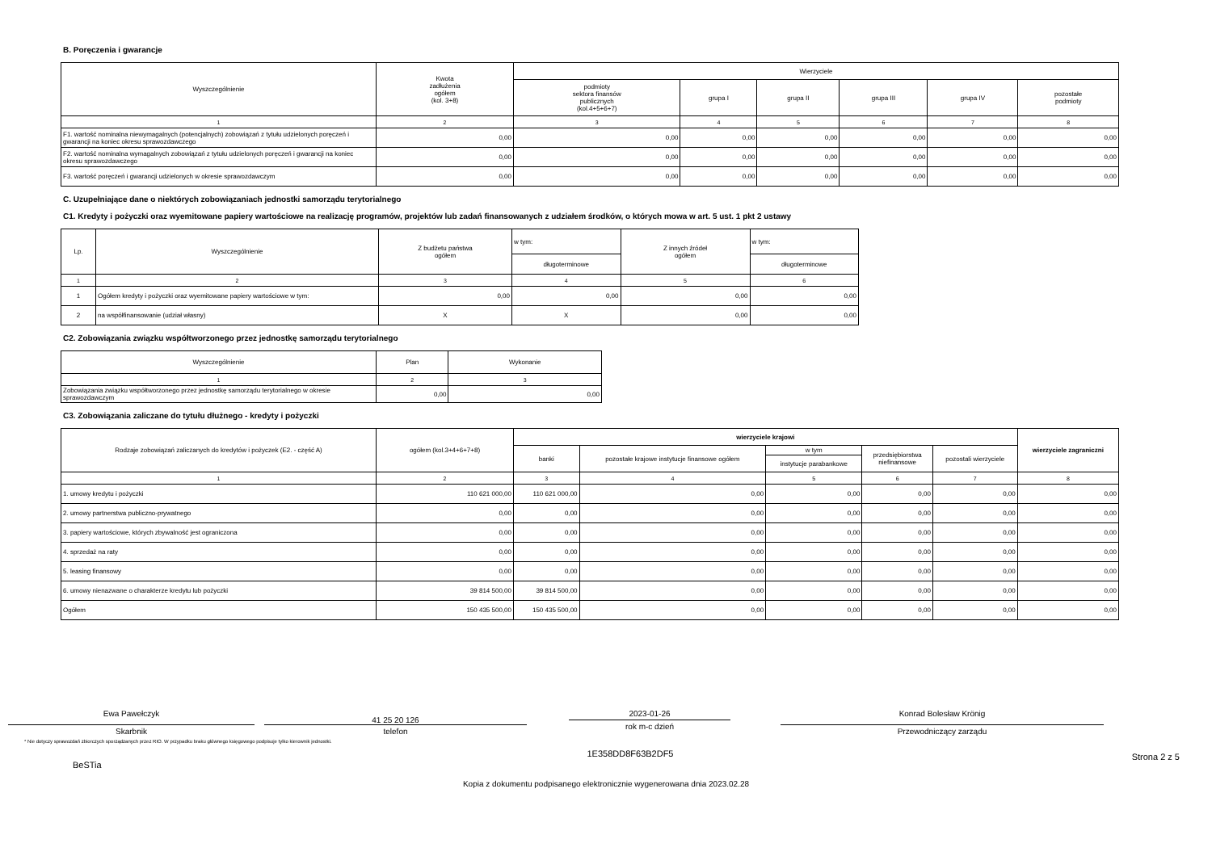B. Poręczenia i gwarancje
| Wyszczególnienie | Kwota zadłużenia ogółem (kol. 3+8) | Wierzyciele | | | | | |
| --- | --- | --- | --- | --- | --- | --- | --- |
| | | podmioty sektora finansów publicznych (kol.4+5+6+7) | grupa I | grupa II | grupa III | grupa IV | pozostałe podmioty |
| 1 | 2 | 3 | 4 | 5 | 6 | 7 | 8 |
| F1. wartość nominalna niewymagalnych (potencjalnych) zobowiązań z tytułu udzielonych poręczeń i gwarancji na koniec okresu sprawozdawczego | 0,00 | 0,00 | 0,00 | 0,00 | 0,00 | 0,00 | 0,00 |
| F2. wartość nominalna wymagalnych zobowiązań z tytułu udzielonych poręczeń i gwarancji na koniec okresu sprawozdawczego | 0,00 | 0,00 | 0,00 | 0,00 | 0,00 | 0,00 | 0,00 |
| F3. wartość poręczeń i gwarancji udzielonych w okresie sprawozdawczym | 0,00 | 0,00 | 0,00 | 0,00 | 0,00 | 0,00 | 0,00 |
C. Uzupełniające dane o niektórych zobowiązaniach jednostki samorządu terytorialnego
C1. Kredyty i pożyczki oraz wyemitowane papiery wartościowe na realizację programów, projektów lub zadań finansowanych z udziałem środków, o których mowa w art. 5 ust. 1 pkt 2 ustawy
| Lp. | Wyszczególnienie | Z budżetu państwa ogółem | w tym: | Z innych źródeł ogółem | w tym: |
| --- | --- | --- | --- | --- | --- |
| | | | długoterminowe | | długoterminowe |
| 1 | 2 | 3 | 4 | 5 | 6 |
| 1 | Ogółem kredyty i pożyczki oraz wyemitowane papiery wartościowe w tym: | 0,00 | 0,00 | 0,00 | 0,00 |
| 2 | na współfinansowanie (udział własny) | X | X | 0,00 | 0,00 |
C2. Zobowiązania związku współtworzonego przez jednostkę samorządu terytorialnego
| Wyszczególnienie | Plan | Wykonanie |
| --- | --- | --- |
| 1 | 2 | 3 |
| Zobowiązania związku współtworzonego przez jednostkę samorządu terytorialnego w okresie sprawozdawczym | 0,00 | 0,00 |
C3. Zobowiązania zaliczane do tytułu dłużnego - kredyty i pożyczki
| Rodzaje zobowiązań zaliczanych do kredytów i pożyczek (E2. - część A) | ogółem (kol.3+4+6+7+8) | wierzyciele krajowi | | | | | wierzyciele zagraniczni |
| --- | --- | --- | --- | --- | --- | --- | --- |
| | | banki | pozostałe krajowe instytucje finansowe ogółem | w tym | przedsiębiorstwa niefinansowe | pozostali wierzyciele | |
| | | | | instytucje parabankowe | | | |
| 1 | 2 | 3 | 4 | 5 | 6 | 7 | 8 |
| 1. umowy kredytu i pożyczki | 110 621 000,00 | 110 621 000,00 | 0,00 | 0,00 | 0,00 | 0,00 | 0,00 |
| 2. umowy partnerstwa publiczno-prywatnego | 0,00 | 0,00 | 0,00 | 0,00 | 0,00 | 0,00 | 0,00 |
| 3. papiery wartościowe, których zbywalność jest ograniczona | 0,00 | 0,00 | 0,00 | 0,00 | 0,00 | 0,00 | 0,00 |
| 4. sprzedaż na raty | 0,00 | 0,00 | 0,00 | 0,00 | 0,00 | 0,00 | 0,00 |
| 5. leasing finansowy | 0,00 | 0,00 | 0,00 | 0,00 | 0,00 | 0,00 | 0,00 |
| 6. umowy nienazwane o charakterze kredytu lub pożyczki | 39 814 500,00 | 39 814 500,00 | 0,00 | 0,00 | 0,00 | 0,00 | 0,00 |
| Ogółem | 150 435 500,00 | 150 435 500,00 | 0,00 | 0,00 | 0,00 | 0,00 | 0,00 |
Ewa Pawełczyk
Skarbnik
41 25 20 126
telefon
2023-01-26
rok m-c dzień
Konrad Bolesław Krönig
Przewodniczący zarządu
* Nie dotyczy sprawozdań zbiorczych sporządzanych przez RIO. W przypadku braku głównego księgowego podpisuje tylko kierownik jednostki.
BeSTia
1E358DD8F63B2DF5
Strona 2 z 5
Kopia z dokumentu podpisanego elektronicznie wygenerowana dnia 2023.02.28